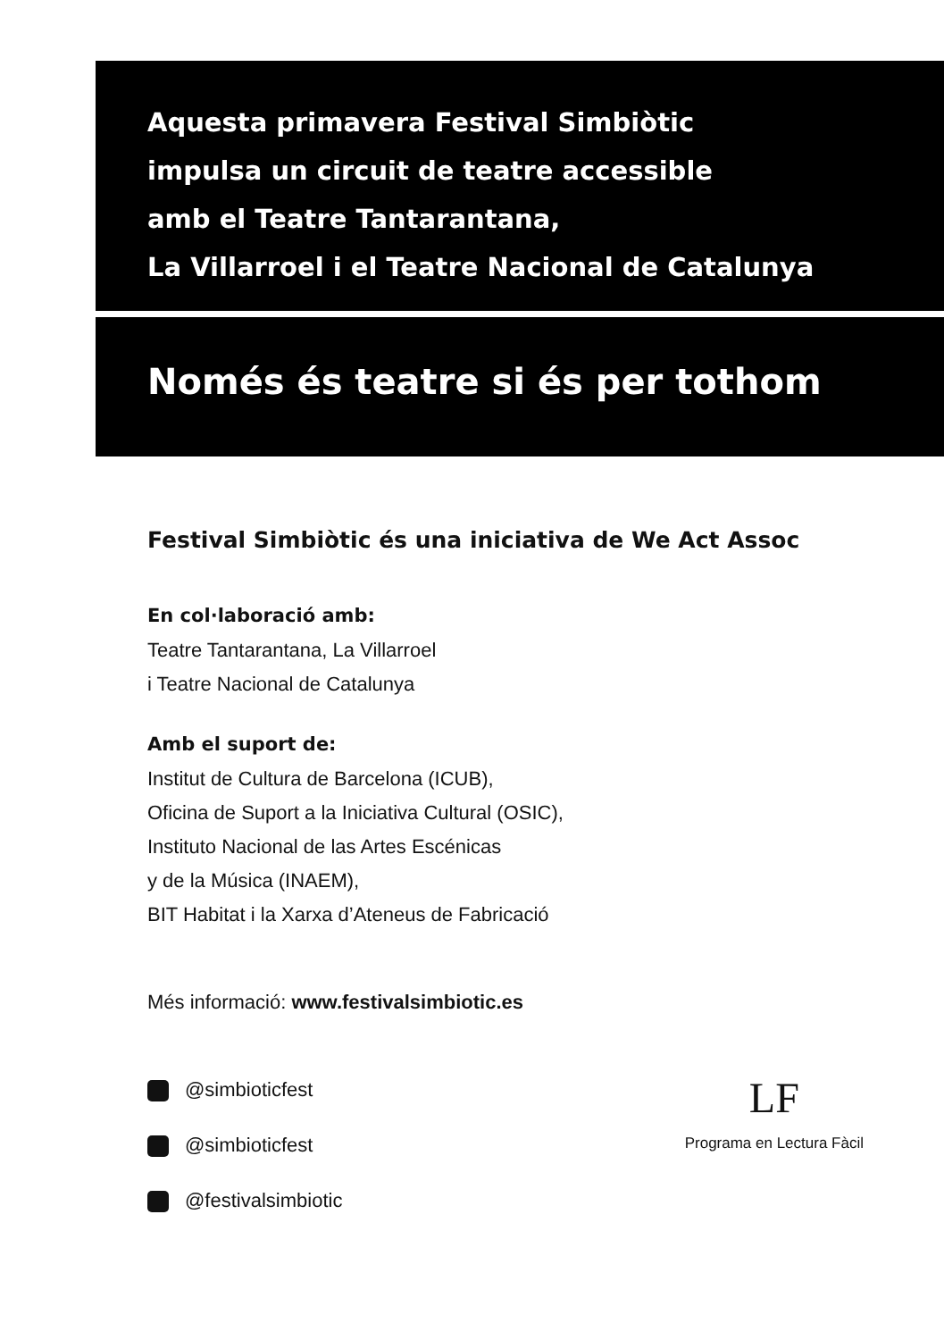Aquesta primavera Festival Simbiòtic
impulsa un circuit de teatre accessible
amb el Teatre Tantarantana,
La Villarroel i el Teatre Nacional de Catalunya
Només és teatre si és per tothom
Festival Simbiòtic és una iniciativa de We Act Assoc
En col·laboració amb:
Teatre Tantarantana, La Villarroel
i Teatre Nacional de Catalunya
Amb el suport de:
Institut de Cultura de Barcelona (ICUB),
Oficina de Suport a la Iniciativa Cultural (OSIC),
Instituto Nacional de las Artes Escénicas
y de la Música (INAEM),
BIT Habitat i la Xarxa d’Ateneus de Fabricació
Més informació: www.festivalsimbiotic.es
@simbioticfest
@simbioticfest
@festivalsimbiotic
LF
Programa en Lectura Fàcil